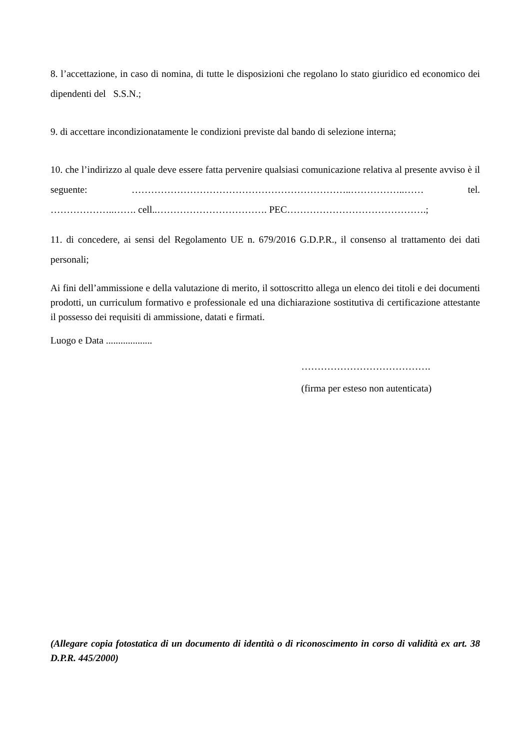8. l’accettazione, in caso di nomina, di tutte le disposizioni che regolano lo stato giuridico ed economico dei dipendenti del S.S.N.;
9. di accettare incondizionatamente le condizioni previste dal bando di selezione interna;
10. che l’indirizzo al quale deve essere fatta pervenire qualsiasi comunicazione relativa al presente avviso è il seguente: …………………………………………………………..……………..…… tel. ………………..……. cell..……………………………. PEC…………………………………….;
11. di concedere, ai sensi del Regolamento UE n. 679/2016 G.D.P.R., il consenso al trattamento dei dati personali;
Ai fini dell’ammissione e della valutazione di merito, il sottoscritto allega un elenco dei titoli e dei documenti prodotti, un curriculum formativo e professionale ed una dichiarazione sostitutiva di certificazione attestante il possesso dei requisiti di ammissione, datati e firmati.
Luogo e Data ...................
………………………………….
(firma per esteso non autenticata)
(Allegare copia fotostatica di un documento di identità o di riconoscimento in corso di validità ex art. 38 D.P.R. 445/2000)